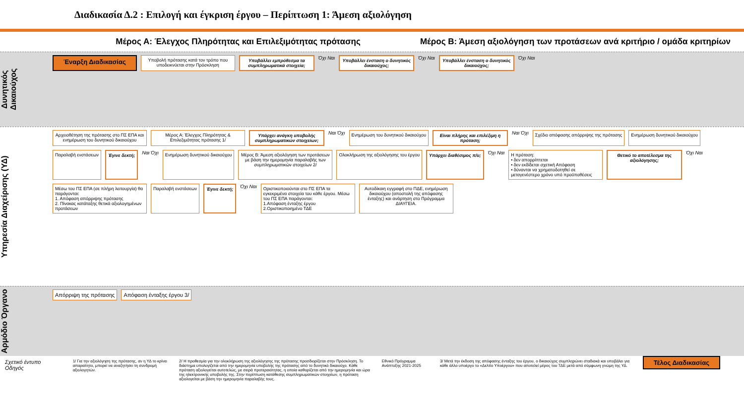Διαδικασία Δ.2 : Επιλογή και έγκριση έργου – Περίπτωση 1: Άμεση αξιολόγηση
Μέρος Α: Έλεγχος Πληρότητας και Επιλεξιμότητας πρότασης
Μέρος Β: Άμεση αξιολόγηση των προτάσεων ανά κριτήριο / ομάδα κριτηρίων
Δυνητικός Δικαιούχος
Έναρξη Διαδικασίας
Υποβολή πρότασης κατά τον τρόπο που υποδεικνύεται στην Πρόσκληση
Υποβάλλει εμπρόθεσμα τα συμπληρωματικά στοιχεία;
Όχι Ναι
Υποβάλλει ένσταση ο δυνητικός δικαιούχος;
Όχι Ναι
Υποβάλλει ένσταση ο δυνητικός δικαιούχος;
Όχι Ναι
Υπηρεσία Διαχείρισης (ΥΔ)
Αρχειοθέτηση της πρότασης στο ΠΣ ΕΠΑ και ενημέρωση του δυνητικού δικαιούχου
Μέρος Α: Έλεγχος Πληρότητας & Επιλεξιμότητας πρότασης 1/
Υπάρχει ανάγκη υποβολής συμπληρωματικών στοιχείων;
Ναι Όχι
Ενημέρωση του δυνητικού δικαιούχου
Είναι πλήρης και επιλέξιμη η πρόταση;
Ναι Όχι
Σχέδιο απόφασης απόρριψης της πρότασης
Ενημέρωση δυνητικού δικαιούχου
Παραλαβή ενστάσεων
Έγινε δεκτή;
Ναι Όχι
Ενημέρωση δυνητικού δικαιούχου
Μέρος Β: Άμεση αξιολόγηση των προτάσεων με βάση την ημερομηνία παραλαβής των συμπληρωματικών στοιχείων 2/
Ολοκλήρωση της αξιολόγησης του έργου
Υπάρχει διαθέσιμος π/υ;
Όχι Ναι
Η πρόταση:
• δεν απορρίπτεται
• δεν εκδίδεται σχετική Απόφαση
• δύνανται να χρηματοδοτηθεί σε μεταγενέστερο χρόνο υπό προϋποθέσεις
Θετικό το αποτέλεσμα της αξιολόγησης;
Όχι Ναι
Μέσω του ΠΣ ΕΠΑ (σε πλήρη λειτουργία) θα παράγονται:
1. Απόφαση απόρριψης πρότασης
2. Πίνακας κατάταξης θετικά αξιολογημένων προτάσεων
Παραλαβή ενστάσεων
Έγινε δεκτή;
Όχι Ναι
Οριστικοποιούνται στο ΠΣ ΕΠΑ τα εγκεκριμένα στοιχεία του κάθε έργου. Μέσω του ΠΣ ΕΠΑ παράγονται:
1.Απόφαση ένταξης έργου
2.Οριστικοποιημένο ΤΔΕ
Αυτοδίκαιη εγγραφή στο ΠΔΕ, ενημέρωση δικαιούχου (αποστολή της απόφασης ένταξης) και ανάρτηση στο Πρόγραμμα ΔΙΑΥΓΕΙΑ.
Αρμόδιο Όργανο
Απόρριψη της πρότασης
Απόφαση ένταξης έργου 3/
Σχετικό έντυπο
Οδηγός
1/ Για την αξιολόγηση της πρότασης, αν η ΥΔ το κρίνει απαραίτητο, μπορεί να αναζητήσει τη συνδρομή αξιολογητών.
2/ Η προθεσμία για την ολοκλήρωση της αξιολόγησης της πρότασης προσδιορίζεται στην Πρόσκληση. Το διάστημα υπολογίζεται από την ημερομηνία υποβολής της πρότασης από το δυνητικό δικαιούχο. Κάθε πρόταση αξιολογείται αυτοτελώς, με σειρά προτεραιότητας, η οποία καθορίζεται από την ημερομηνία και ώρα της ηλεκτρονικής υποβολής της. Στην περίπτωση κατάθεσης συμπληρωματικών στοιχείων, η πρόταση αξιολογείται με βάση την ημερομηνία παραλαβής τους.
Εθνικό Πρόγραμμα Ανάπτυξης 2021-2025
3/ Μετά την έκδοση της απόφασης ένταξης του έργου, ο δικαιούχος συμπληρώνει σταδιακά και υποβάλει για κάθε άλλο υποέργο το «Δελτίο Υποέργου» που αποτελεί μέρος του ΤΔΕ μετά από σύμφωνη γνώμη της ΥΔ.
Τέλος Διαδικασίας